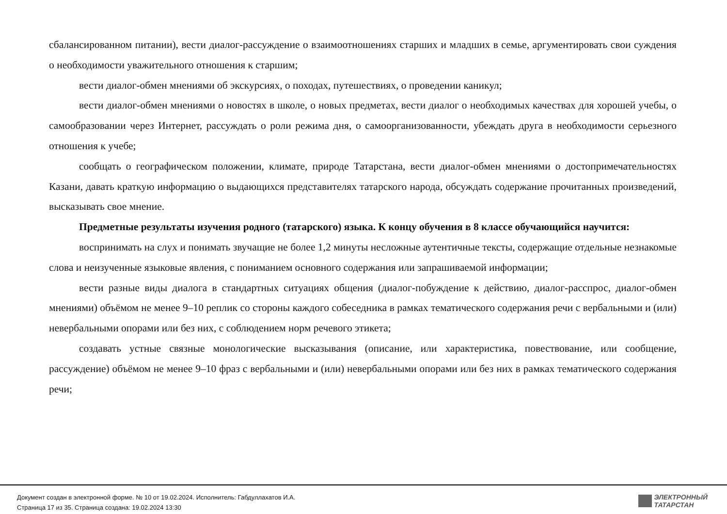сбалансированном питании), вести диалог-рассуждение о взаимоотношениях старших и младших в семье, аргументировать свои суждения о необходимости уважительного отношения к старшим;
вести диалог-обмен мнениями об экскурсиях, о походах, путешествиях, о проведении каникул;
вести диалог-обмен мнениями о новостях в школе, о новых предметах, вести диалог о необходимых качествах для хорошей учебы, о самообразовании через Интернет, рассуждать о роли режима дня, о самоорганизованности, убеждать друга в необходимости серьезного отношения к учебе;
сообщать о географическом положении, климате, природе Татарстана, вести диалог-обмен мнениями о достопримечательностях Казани, давать краткую информацию о выдающихся представителях татарского народа, обсуждать содержание прочитанных произведений, высказывать свое мнение.
Предметные результаты изучения родного (татарского) языка. К концу обучения в 8 классе обучающийся научится:
воспринимать на слух и понимать звучащие не более 1,2 минуты несложные аутентичные тексты, содержащие отдельные незнакомые слова и неизученные языковые явления, с пониманием основного содержания или запрашиваемой информации;
вести разные виды диалога в стандартных ситуациях общения (диалог-побуждение к действию, диалог-расспрос, диалог-обмен мнениями) объёмом не менее 9–10 реплик со стороны каждого собеседника в рамках тематического содержания речи с вербальными и (или) невербальными опорами или без них, с соблюдением норм речевого этикета;
создавать устные связные монологические высказывания (описание, или характеристика, повествование, или сообщение, рассуждение) объёмом не менее 9–10 фраз с вербальными и (или) невербальными опорами или без них в рамках тематического содержания речи;
Документ создан в электронной форме. № 10 от 19.02.2024. Исполнитель: Габдуллахатов И.А.
Страница 17 из 35. Страница создана: 19.02.2024 13:30
ЭЛЕКТРОННЫЙ
ТАТАРСТАН